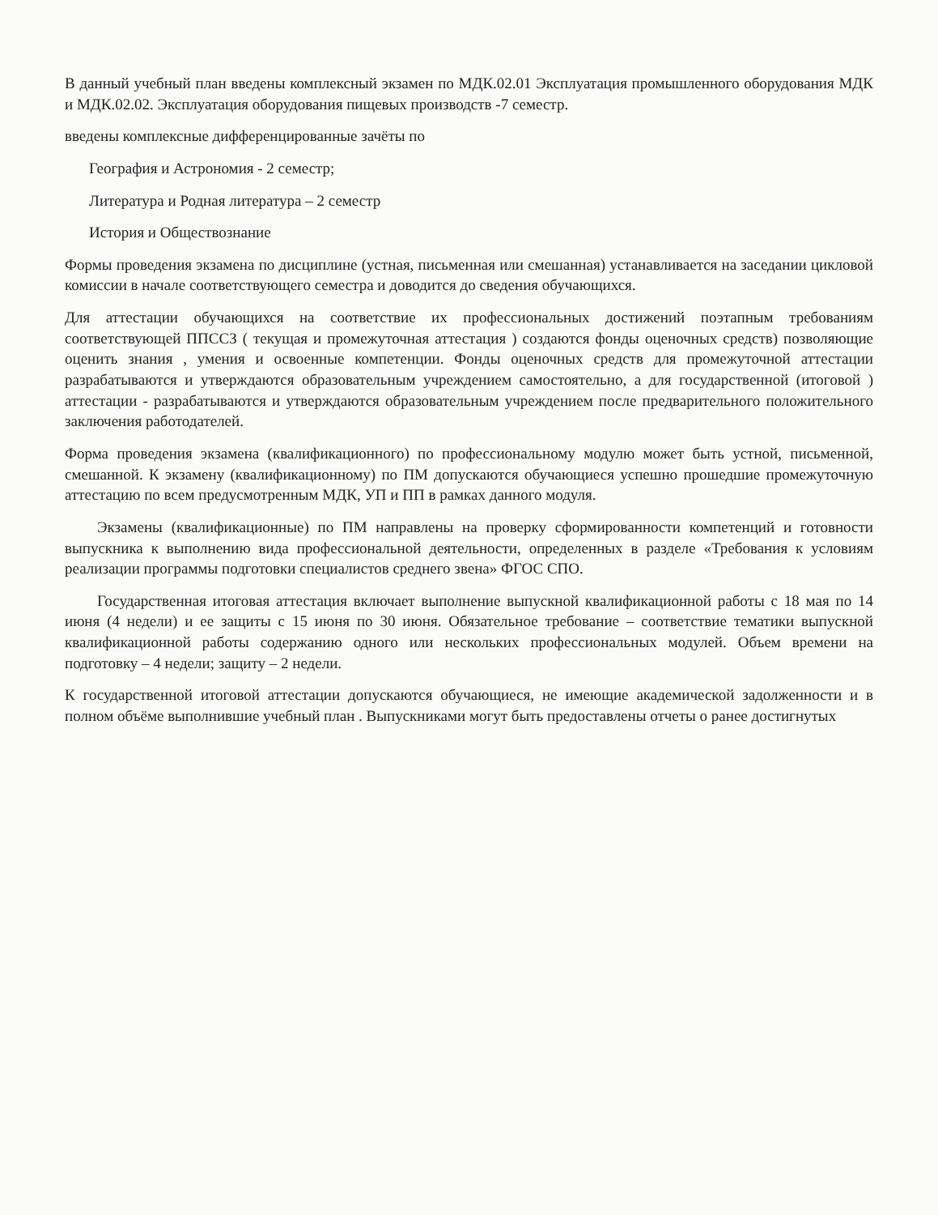В данный учебный план введены комплексный экзамен по МДК.02.01 Эксплуатация промышленного оборудования МДК и МДК.02.02. Эксплуатация оборудования пищевых производств -7 семестр.
введены комплексные дифференцированные зачёты по
География и Астрономия - 2 семестр;
Литература и Родная литература – 2 семестр
История и Обществознание
Формы проведения экзамена по дисциплине (устная, письменная или смешанная) устанавливается на заседании цикловой комиссии в начале соответствующего семестра и доводится до сведения обучающихся.
Для аттестации обучающихся на соответствие их профессиональных достижений поэтапным требованиям соответствующей ППССЗ ( текущая и промежуточная аттестация ) создаются фонды оценочных средств) позволяющие оценить знания , умения и освоенные компетенции. Фонды оценочных средств для промежуточной аттестации разрабатываются и утверждаются образовательным учреждением самостоятельно, а для государственной (итоговой ) аттестации - разрабатываются и утверждаются образовательным учреждением после предварительного положительного заключения работодателей.
Форма проведения экзамена (квалификационного) по профессиональному модулю может быть устной, письменной, смешанной. К экзамену (квалификационному) по ПМ допускаются обучающиеся успешно прошедшие промежуточную аттестацию по всем предусмотренным МДК, УП и ПП в рамках данного модуля.
Экзамены (квалификационные) по ПМ направлены на проверку сформированности компетенций и готовности выпускника к выполнению вида профессиональной деятельности, определенных в разделе «Требования к условиям реализации программы подготовки специалистов среднего звена» ФГОС СПО.
Государственная итоговая аттестация включает выполнение выпускной квалификационной работы с 18 мая по 14 июня (4 недели) и ее защиты с 15 июня по 30 июня. Обязательное требование – соответствие тематики выпускной квалификационной работы содержанию одного или нескольких профессиональных модулей. Объем времени на подготовку – 4 недели; защиту – 2 недели.
К государственной итоговой аттестации допускаются обучающиеся, не имеющие академической задолженности и в полном объёме выполнившие учебный план . Выпускниками могут быть предоставлены отчеты о ранее достигнутых